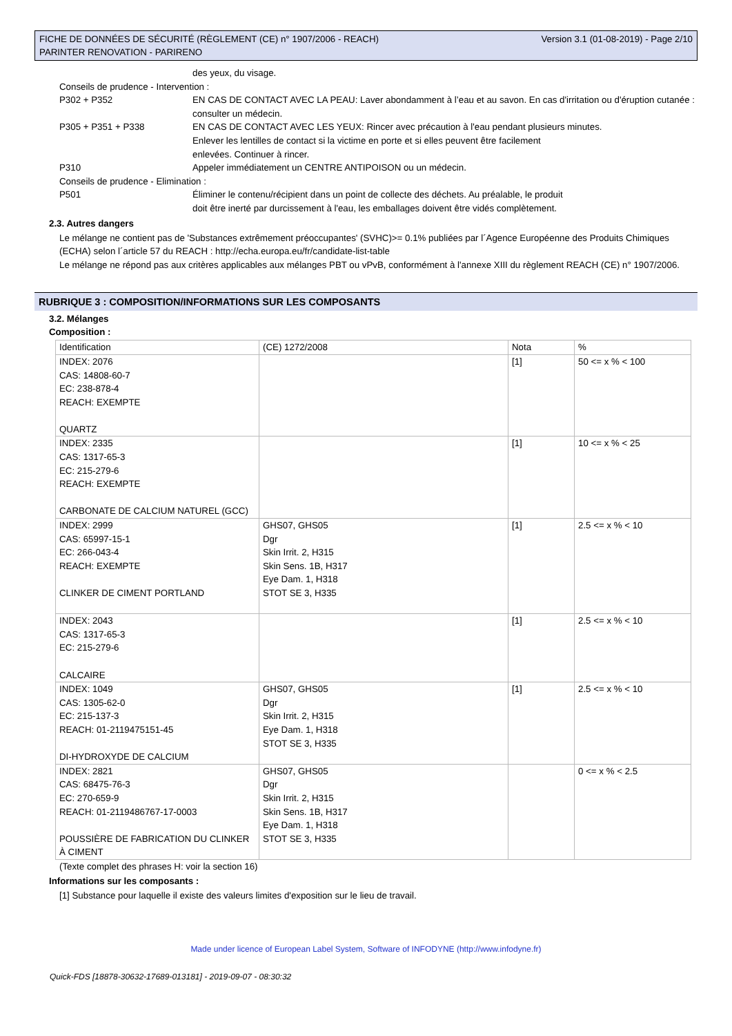FICHE DE DONNÉES DE SÉCURITÉ (RÈGLEMENT (CE) n° 1907/2006 - REACH)
PARINTER RENOVATION - PARIRENO
Version 3.1 (01-08-2019) - Page 2/10
des yeux, du visage.
Conseils de prudence - Intervention :
P302 + P352 EN CAS DE CONTACT AVEC LA PEAU: Laver abondamment à l’eau et au savon. En cas d'irritation ou d'éruption cutanée : consulter un médecin.
P305 + P351 + P338 EN CAS DE CONTACT AVEC LES YEUX: Rincer avec précaution à l'eau pendant plusieurs minutes.
Enlever les lentilles de contact si la victime en porte et si elles peuvent être facilement
enlevées. Continuer à rincer.
P310 Appeler immédiatement un CENTRE ANTIPOISON ou un médecin.
Conseils de prudence - Elimination :
P501 Éliminer le contenu/récipient dans un point de collecte des déchets. Au préalable, le produit
doit être inerté par durcissement à l'eau, les emballages doivent être vidés complètement.
2.3. Autres dangers
Le mélange ne contient pas de 'Substances extrêmement préoccupantes' (SVHC)>= 0.1% publiées par l´Agence Européenne des Produits Chimiques (ECHA) selon l´article 57 du REACH : http://echa.europa.eu/fr/candidate-list-table
Le mélange ne répond pas aux critères applicables aux mélanges PBT ou vPvB, conformément à l'annexe XIII du règlement REACH (CE) n° 1907/2006.
RUBRIQUE 3 : COMPOSITION/INFORMATIONS SUR LES COMPOSANTS
3.2. Mélanges
Composition :
| Identification | (CE) 1272/2008 | Nota | % |
| INDEX: 2076 CAS: 14808-60-7 EC: 238-878-4 REACH: EXEMPTE QUARTZ | | [1] | 50 <= x % < 100 |
| INDEX: 2335 CAS: 1317-65-3 EC: 215-279-6 REACH: EXEMPTE CARBONATE DE CALCIUM NATUREL (GCC) | | [1] | 10 <= x % < 25 |
| INDEX: 2999 CAS: 65997-15-1 EC: 266-043-4 REACH: EXEMPTE CLINKER DE CIMENT PORTLAND | GHS07, GHS05 Dgr Skin Irrit. 2, H315 Skin Sens. 1B, H317 Eye Dam. 1, H318 STOT SE 3, H335 | [1] | 2.5 <= x % < 10 |
| INDEX: 2043 CAS: 1317-65-3 EC: 215-279-6 CALCAIRE | | [1] | 2.5 <= x % < 10 |
| INDEX: 1049 CAS: 1305-62-0 EC: 215-137-3 REACH: 01-2119475151-45 DI-HYDROXYDE DE CALCIUM | GHS07, GHS05 Dgr Skin Irrit. 2, H315 Eye Dam. 1, H318 STOT SE 3, H335 | [1] | 2.5 <= x % < 10 |
| INDEX: 2821 CAS: 68475-76-3 EC: 270-659-9 REACH: 01-2119486767-17-0003 POUSSIÈRE DE FABRICATION DU CLINKER À CIMENT | GHS07, GHS05 Dgr Skin Irrit. 2, H315 Skin Sens. 1B, H317 Eye Dam. 1, H318 STOT SE 3, H335 | | 0 <= x % < 2.5 |
(Texte complet des phrases H: voir la section 16)
Informations sur les composants :
[1] Substance pour laquelle il existe des valeurs limites d'exposition sur le lieu de travail.
Made under licence of European Label System, Software of INFODYNE (http://www.infodyne.fr)
Quick-FDS [18878-30632-17689-013181] - 2019-09-07 - 08:30:32